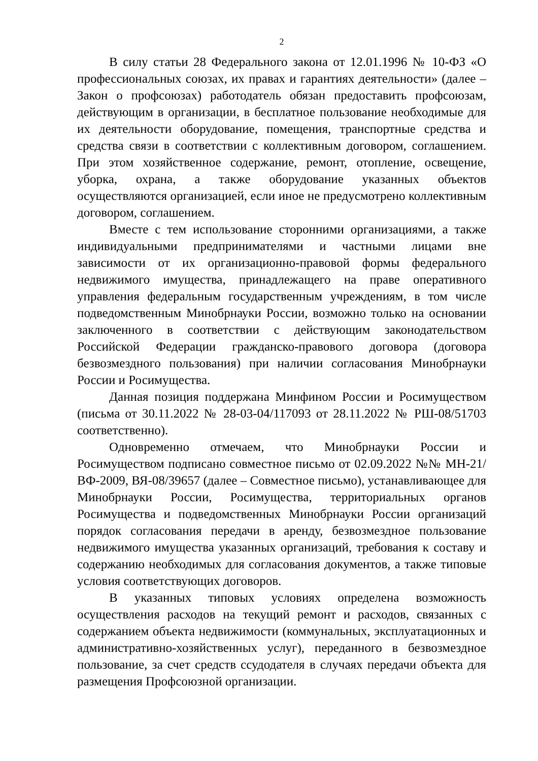2
В силу статьи 28 Федерального закона от 12.01.1996 № 10-ФЗ «О профессиональных союзах, их правах и гарантиях деятельности» (далее – Закон о профсоюзах) работодатель обязан предоставить профсоюзам, действующим в организации, в бесплатное пользование необходимые для их деятельности оборудование, помещения, транспортные средства и средства связи в соответствии с коллективным договором, соглашением. При этом хозяйственное содержание, ремонт, отопление, освещение, уборка, охрана, а также оборудование указанных объектов осуществляются организацией, если иное не предусмотрено коллективным договором, соглашением.
Вместе с тем использование сторонними организациями, а также индивидуальными предпринимателями и частными лицами вне зависимости от их организационно-правовой формы федерального недвижимого имущества, принадлежащего на праве оперативного управления федеральным государственным учреждениям, в том числе подведомственным Минобрнауки России, возможно только на основании заключенного в соответствии с действующим законодательством Российской Федерации гражданско-правового договора (договора безвозмездного пользования) при наличии согласования Минобрнауки России и Росимущества.
Данная позиция поддержана Минфином России и Росимуществом (письма от 30.11.2022 № 28-03-04/117093 от 28.11.2022 № РШ-08/51703 соответственно).
Одновременно отмечаем, что Минобрнауки России и Росимуществом подписано совместное письмо от 02.09.2022 №№ МН-21/ВФ-2009, ВЯ-08/39657 (далее – Совместное письмо), устанавливающее для Минобрнауки России, Росимущества, территориальных органов Росимущества и подведомственных Минобрнауки России организаций порядок согласования передачи в аренду, безвозмездное пользование недвижимого имущества указанных организаций, требования к составу и содержанию необходимых для согласования документов, а также типовые условия соответствующих договоров.
В указанных типовых условиях определена возможность осуществления расходов на текущий ремонт и расходов, связанных с содержанием объекта недвижимости (коммунальных, эксплуатационных и административно-хозяйственных услуг), переданного в безвозмездное пользование, за счет средств ссудодателя в случаях передачи объекта для размещения Профсоюзной организации.